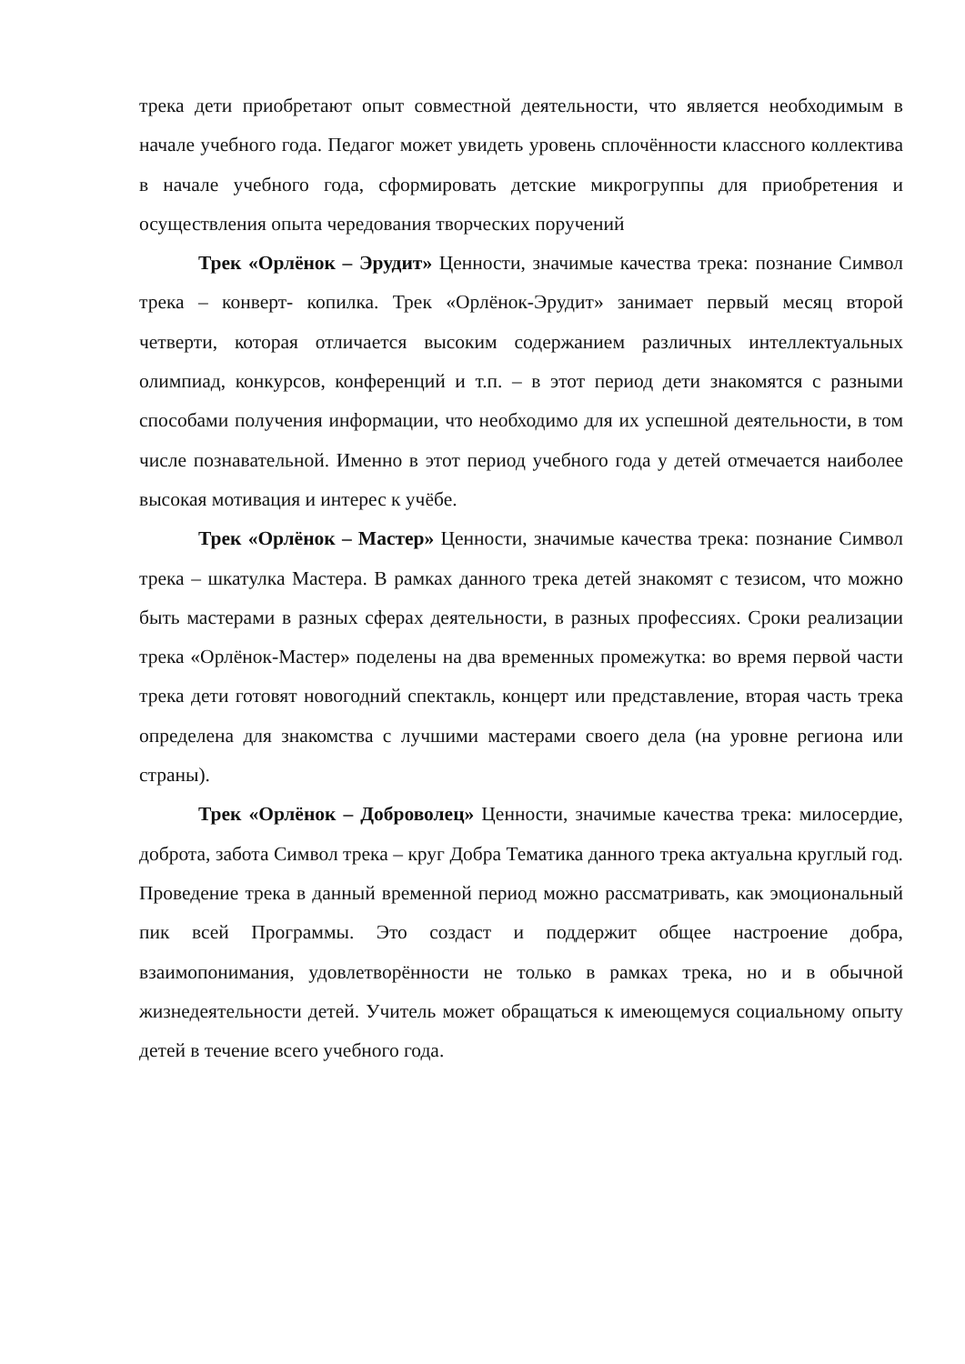трека дети приобретают опыт совместной деятельности, что является необходимым в начале учебного года. Педагог может увидеть уровень сплочённости классного коллектива в начале учебного года, сформировать детские микрогруппы для приобретения и осуществления опыта чередования творческих поручений
Трек «Орлёнок – Эрудит» Ценности, значимые качества трека: познание Символ трека – конверт- копилка. Трек «Орлёнок-Эрудит» занимает первый месяц второй четверти, которая отличается высоким содержанием различных интеллектуальных олимпиад, конкурсов, конференций и т.п. – в этот период дети знакомятся с разными способами получения информации, что необходимо для их успешной деятельности, в том числе познавательной. Именно в этот период учебного года у детей отмечается наиболее высокая мотивация и интерес к учёбе.
Трек «Орлёнок – Мастер» Ценности, значимые качества трека: познание Символ трека – шкатулка Мастера. В рамках данного трека детей знакомят с тезисом, что можно быть мастерами в разных сферах деятельности, в разных профессиях. Сроки реализации трека «Орлёнок-Мастер» поделены на два временных промежутка: во время первой части трека дети готовят новогодний спектакль, концерт или представление, вторая часть трека определена для знакомства с лучшими мастерами своего дела (на уровне региона или страны).
Трек «Орлёнок – Доброволец» Ценности, значимые качества трека: милосердие, доброта, забота Символ трека – круг Добра Тематика данного трека актуальна круглый год. Проведение трека в данный временной период можно рассматривать, как эмоциональный пик всей Программы. Это создаст и поддержит общее настроение добра, взаимопонимания, удовлетворённости не только в рамках трека, но и в обычной жизнедеятельности детей. Учитель может обращаться к имеющемуся социальному опыту детей в течение всего учебного года.